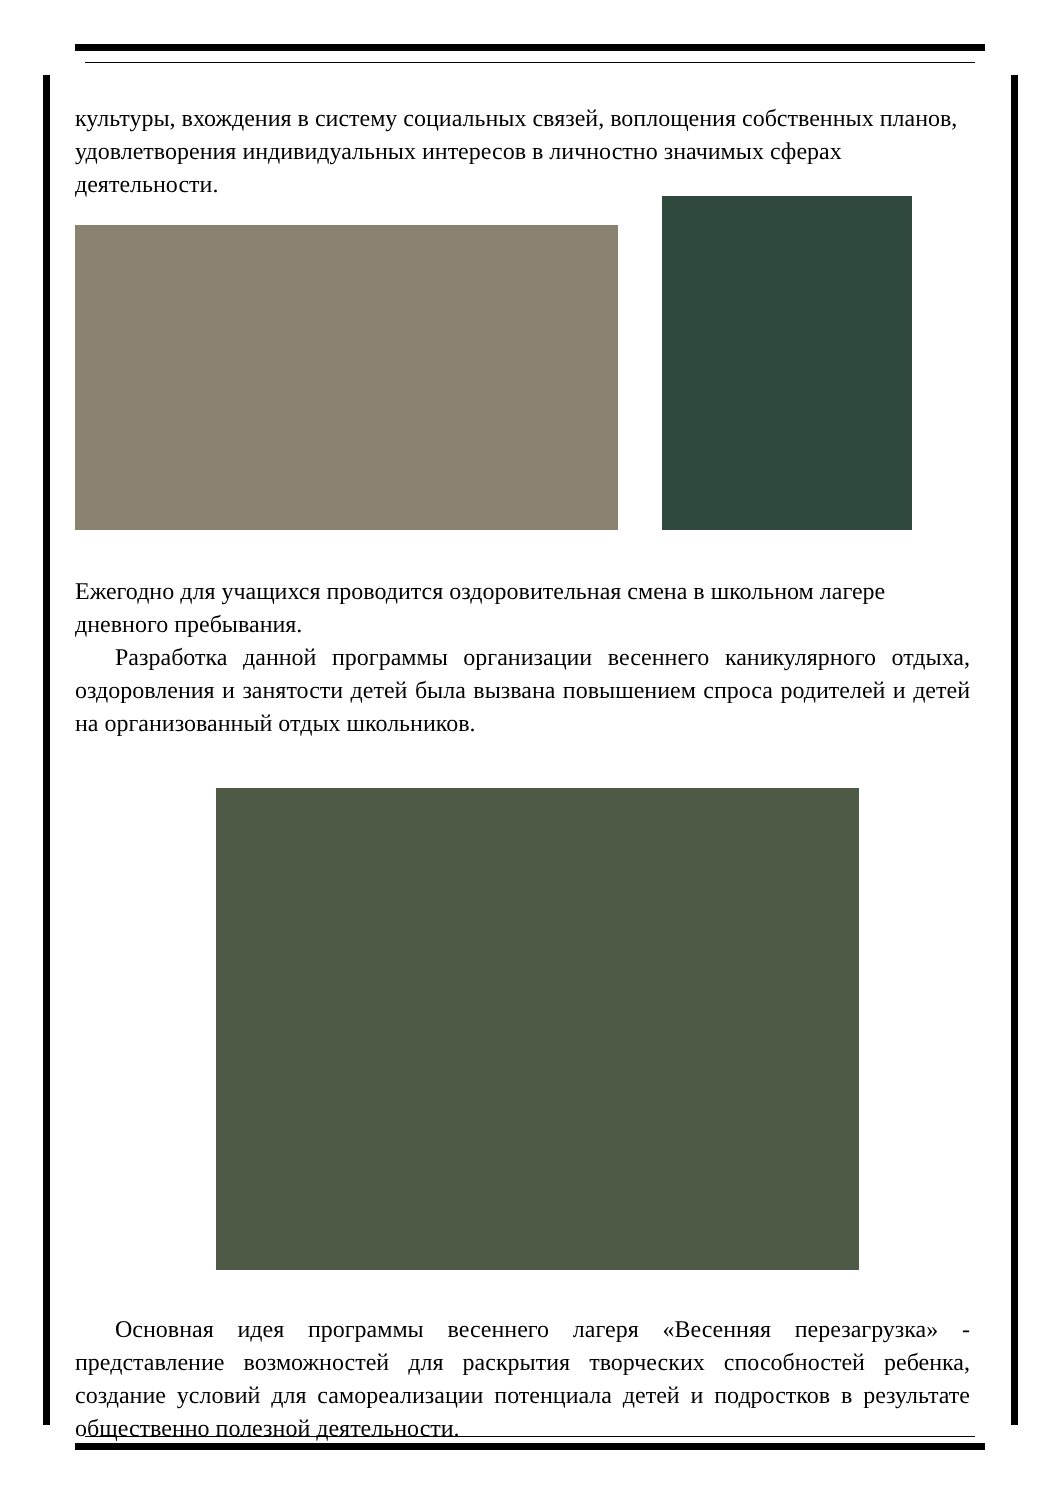культуры, вхождения в систему социальных связей, воплощения собственных планов, удовлетворения индивидуальных интересов в личностно значимых сферах деятельности.
Ежегодно для учащихся проводится оздоровительная смена в школьном лагере дневного пребывания.
Разработка данной программы организации весеннего каникулярного отдыха, оздоровления и занятости детей была вызвана повышением спроса родителей и детей на организованный отдых школьников.
Основная идея программы весеннего лагеря «Весенняя перезагрузка» - представление возможностей для раскрытия творческих способностей ребенка, создание условий для самореализации потенциала детей и подростков в результате общественно полезной деятельности.